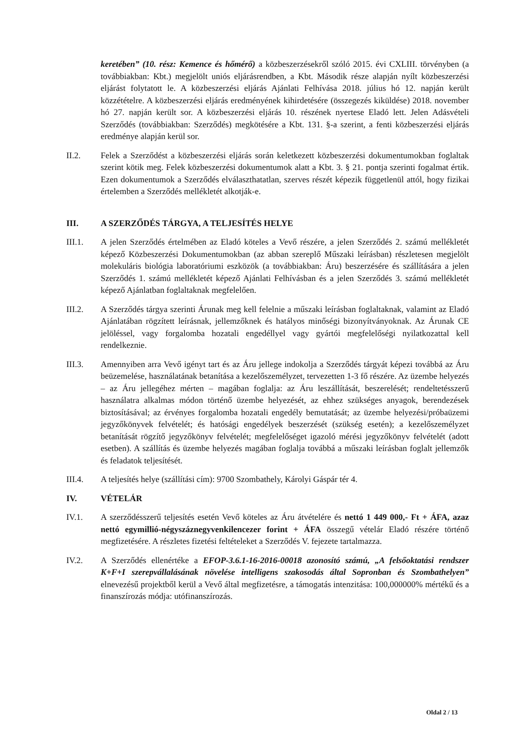keretében” (10. rész: Kemence és hőmérő) a közbeszerzésekről szóló 2015. évi CXLIII. törvényben (a továbbiakban: Kbt.) megjelölt uniós eljárásrendben, a Kbt. Második része alapján nyílt közbeszerzési eljárást folytatott le. A közbeszerzési eljárás Ajánlati Felhívása 2018. július hó 12. napján került közzétételre. A közbeszerzési eljárás eredményének kihirdetésére (összegezés kiküldése) 2018. november hó 27. napján került sor. A közbeszerzési eljárás 10. részének nyertese Eladó lett. Jelen Adásvételi Szerződés (továbbiakban: Szerződés) megkötésére a Kbt. 131. §-a szerint, a fenti közbeszerzési eljárás eredménye alapján kerül sor.
II.2. Felek a Szerződést a közbeszerzési eljárás során keletkezett közbeszerzési dokumentumokban foglaltak szerint kötik meg. Felek közbeszerzési dokumentumok alatt a Kbt. 3. § 21. pontja szerinti fogalmat értik. Ezen dokumentumok a Szerződés elválaszthatatlan, szerves részét képezik függetlenül attól, hogy fizikai értelemben a Szerződés mellékletét alkotják-e.
III. A SZERZŐDÉS TÁRGYA, A TELJESÍTÉS HELYE
III.1. A jelen Szerződés értelmében az Eladó köteles a Vevő részére, a jelen Szerződés 2. számú mellékletét képező Közbeszerzési Dokumentumokban (az abban szereplő Műszaki leírásban) részletesen megjelölt molekuláris biológia laboratóriumi eszközök (a továbbiakban: Áru) beszerzésére és szállítására a jelen Szerződés 1. számú mellékletét képező Ajánlati Felhívásban és a jelen Szerződés 3. számú mellékletét képező Ajánlatban foglaltaknak megfelelően.
III.2. A Szerződés tárgya szerinti Árunak meg kell felelnie a műszaki leírásban foglaltaknak, valamint az Eladó Ajánlatában rögzített leírásnak, jellemzőknek és hatályos minőségi bizonyítványoknak. Az Árunak CE jelöléssel, vagy forgalomba hozatali engedéllyel vagy gyártói megfelelőségi nyilatkozattal kell rendelkeznie.
III.3. Amennyiben arra Vevő igényt tart és az Áru jellege indokolja a Szerződés tárgyát képezi továbbá az Áru beüzemelése, használatának betanítása a kezelőszemélyzet, tervezetten 1-3 fő részére. Az üzembe helyezés – az Áru jellegéhez mérten – magában foglalja: az Áru leszállítását, beszerelését; rendeltetésszerű használatra alkalmas módon történő üzembe helyezését, az ehhez szükséges anyagok, berendezések biztosításával; az érvényes forgalomba hozatali engedély bemutatását; az üzembe helyezési/próbaüzemi jegyzőkönyvek felvételét; és hatósági engedélyek beszerzését (szükség esetén); a kezelőszemélyzet betanítását rögzítő jegyzőkönyv felvételét; megfelelőséget igazoló mérési jegyzőkönyv felvételét (adott esetben). A szállítás és üzembe helyezés magában foglalja továbbá a műszaki leírásban foglalt jellemzők és feladatok teljesítését.
III.4. A teljesítés helye (szállítási cím): 9700 Szombathely, Károlyi Gáspár tér 4.
IV. VÉTELÁR
IV.1. A szerződésszerű teljesítés esetén Vevő köteles az Áru átvételére és nettó 1 449 000,- Ft + ÁFA, azaz nettó egymillió-négyszáznegyvenkilencezer forint + ÁFA összegű vételár Eladó részére történő megfizetésére. A részletes fizetési feltételeket a Szerződés V. fejezete tartalmazza.
IV.2. A Szerződés ellenértéke a EFOP-3.6.1-16-2016-00018 azonosító számú, „A felsőoktatási rendszer K+F+I szerepvállalásának növelése intelligens szakosodás által Sopronban és Szombathelyen” elnevezésű projektből kerül a Vevő által megfizetésre, a támogatás intenzitása: 100,000000% mértékű és a finanszírozás módja: utófinanszírozás.
Oldal 2 / 13